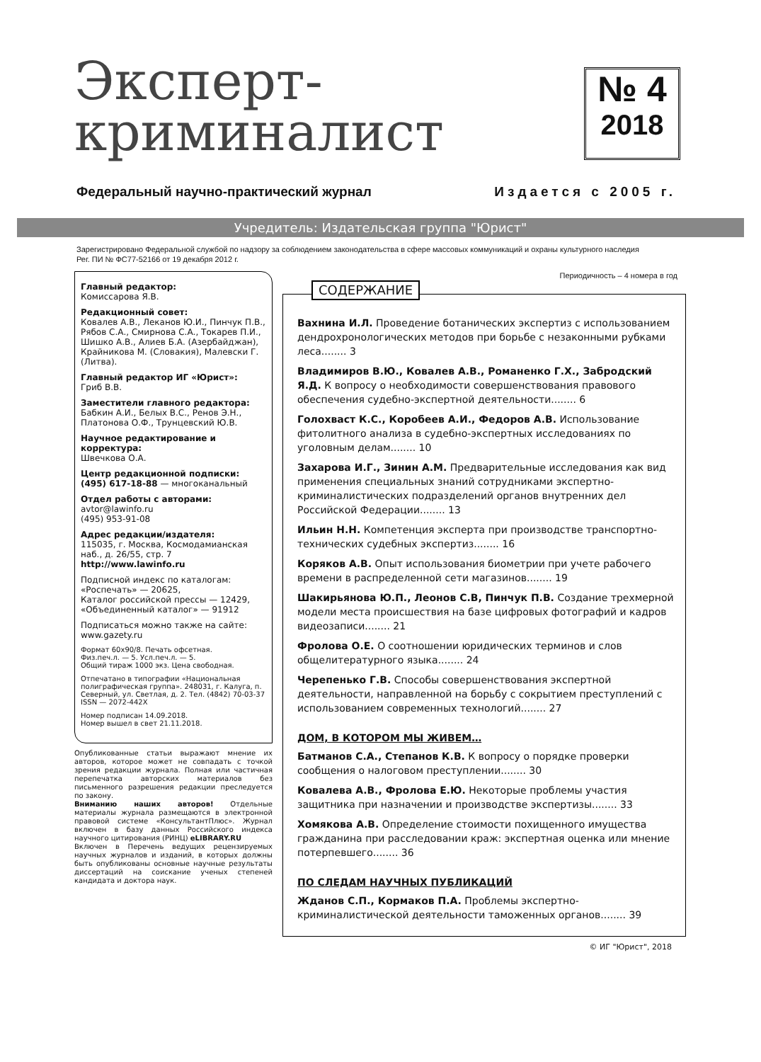Эксперт-
криминалист
№ 4
2018
Федеральный научно-практический журнал Издается с 2005 г.
Учредитель: Издательская группа "Юрист"
Зарегистрировано Федеральной службой по надзору за соблюдением законодательства в сфере массовых коммуникаций и охраны культурного наследия
Рег. ПИ № ФС77-52166 от 19 декабря 2012 г.
Главный редактор:
Комиссарова Я.В.
Редакционный совет:
Ковалев А.В., Леканов Ю.И., Пинчук П.В., Рябов С.А., Смирнова С.А., Токарев П.И., Шишко А.В., Алиев Б.А. (Азербайджан), Крайникова М. (Словакия), Малевски Г. (Литва).
Главный редактор ИГ «Юрист»:
Гриб В.В.
Заместители главного редактора:
Бабкин А.И., Белых В.С., Ренов Э.Н., Платонова О.Ф., Трунцевский Ю.В.
Научное редактирование и корректура:
Швечкова О.А.
Центр редакционной подписки:
(495) 617-18-88 — многоканальный
Отдел работы с авторами:
avtor@lawinfo.ru
(495) 953-91-08
Адрес редакции/издателя:
115035, г. Москва, Космодамианская наб., д. 26/55, стр. 7
http://www.lawinfo.ru
Подписной индекс по каталогам:
«Роспечать» — 20625,
Каталог российской прессы — 12429,
«Объединенный каталог» — 91912
Подписаться можно также на сайте: www.gazety.ru
Формат 60х90/8. Печать офсетная.
Физ.печ.л. — 5. Усл.печ.л. — 5.
Общий тираж 1000 экз. Цена свободная.
Отпечатано в типографии «Национальная полиграфическая группа». 248031, г. Калуга, п. Северный, ул. Светлая, д. 2. Тел. (4842) 70-03-37
ISSN — 2072-442X
Номер подписан 14.09.2018.
Номер вышел в свет 21.11.2018.
Опубликованные статьи выражают мнение их авторов, которое может не совпадать с точкой зрения редакции журнала. Полная или частичная перепечатка авторских материалов без письменного разрешения редакции преследуется по закону.
Вниманию наших авторов! Отдельные материалы журнала размещаются в электронной правовой системе «КонсультантПлюс». Журнал включен в базу данных Российского индекса научного цитирования (РИНЦ) eLIBRARY.RU
Включен в Перечень ведущих рецензируемых научных журналов и изданий, в которых должны быть опубликованы основные научные результаты диссертаций на соискание ученых степеней кандидата и доктора наук.
Периодичность – 4 номера в год
СОДЕРЖАНИЕ
Вахнина И.Л. Проведение ботанических экспертиз с использованием дендрохронологических методов при борьбе с незаконными рубками леса........ 3
Владимиров В.Ю., Ковалев А.В., Романенко Г.Х., Забродский Я.Д. К вопросу о необходимости совершенствования правового обеспечения судебно-экспертной деятельности........ 6
Голохваст К.С., Коробеев А.И., Федоров А.В. Использование фитолитного анализа в судебно-экспертных исследованиях по уголовным делам........ 10
Захарова И.Г., Зинин А.М. Предварительные исследования как вид применения специальных знаний сотрудниками экспертно-криминалистических подразделений органов внутренних дел Российской Федерации........ 13
Ильин Н.Н. Компетенция эксперта при производстве транспортно-технических судебных экспертиз........ 16
Коряков А.В. Опыт использования биометрии при учете рабочего времени в распределенной сети магазинов........ 19
Шакирьянова Ю.П., Леонов С.В, Пинчук П.В. Создание трехмерной модели места происшествия на базе цифровых фотографий и кадров видеозаписи........ 21
Фролова О.Е. О соотношении юридических терминов и слов общелитературного языка........ 24
Черепенько Г.В. Способы совершенствования экспертной деятельности, направленной на борьбу с сокрытием преступлений с использованием современных технологий........ 27
ДОМ, В КОТОРОМ МЫ ЖИВЕМ…
Батманов С.А., Степанов К.В. К вопросу о порядке проверки сообщения о налоговом преступлении........ 30
Ковалева А.В., Фролова Е.Ю. Некоторые проблемы участия защитника при назначении и производстве экспертизы........ 33
Хомякова А.В. Определение стоимости похищенного имущества гражданина при расследовании краж: экспертная оценка или мнение потерпевшего........ 36
ПО СЛЕДАМ НАУЧНЫХ ПУБЛИКАЦИЙ
Жданов С.П., Кормаков П.А. Проблемы экспертно-криминалистической деятельности таможенных органов........ 39
© ИГ "Юрист", 2018